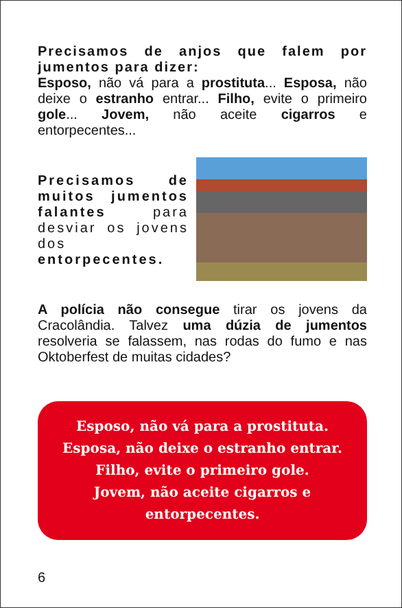Precisamos de anjos que falem por jumentos para dizer:
Esposo, não vá para a prostituta... Esposa, não deixe o estranho entrar... Filho, evite o primeiro gole... Jovem, não aceite cigarros e entorpecentes...
Precisamos de muitos jumentos falantes para desviar os jovens dos entorpecentes.
A polícia não consegue tirar os jovens da Cracolândia. Talvez uma dúzia de jumentos resolveria se falassem, nas rodas do fumo e nas Oktoberfest de muitas cidades?
Esposo, não vá para a prostituta.
Esposa, não deixe o estranho entrar.
Filho, evite o primeiro gole.
Jovem, não aceite cigarros e
entorpecentes.
6